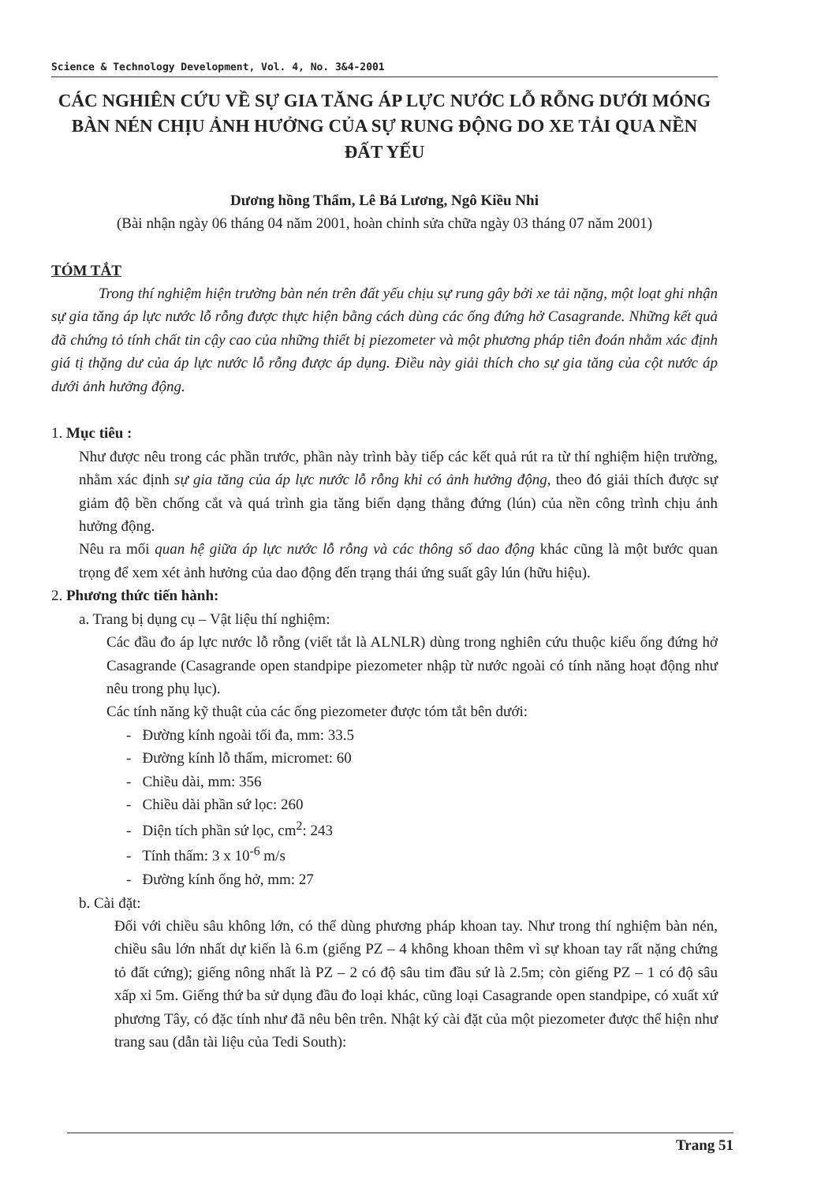Science & Technology Development, Vol. 4, No. 3&4-2001
CÁC NGHIÊN CỨU VỀ SỰ GIA TĂNG ÁP LỰC NƯỚC LỖ RỖNG DƯỚI MÓNG BÀN NÉN CHỊU ẢNH HƯỞNG CỦA SỰ RUNG ĐỘNG DO XE TẢI QUA NỀN ĐẤT YẾU
Dương hồng Thẩm, Lê Bá Lương, Ngô Kiều Nhi
(Bài nhận ngày 06 tháng 04 năm 2001, hoàn chỉnh sửa chữa ngày 03 tháng 07 năm 2001)
TÓM TẮT
Trong thí nghiệm hiện trường bàn nén trên đất yếu chịu sự rung gây bởi xe tải nặng, một loạt ghi nhận sự gia tăng áp lực nước lỗ rỗng được thực hiện bằng cách dùng các ống đứng hở Casagrande. Những kết quả đã chứng tỏ tính chất tin cậy cao của những thiết bị piezometer và một phương pháp tiên đoán nhằm xác định giá tị thặng dư của áp lực nước lỗ rỗng được áp dụng. Điều này giải thích cho sự gia tăng của cột nước áp dưới ảnh hưởng động.
1. Mục tiêu :
Như được nêu trong các phần trước, phần này trình bày tiếp các kết quả rút ra từ thí nghiệm hiện trường, nhằm xác định sự gia tăng của áp lực nước lỗ rỗng khi có ảnh hưởng động, theo đó giải thích được sự giảm độ bền chống cắt và quá trình gia tăng biến dạng thẳng đứng (lún) của nền công trình chịu ảnh hưởng động.
Nêu ra mối quan hệ giữa áp lực nước lỗ rỗng và các thông số dao động khác cũng là một bước quan trọng để xem xét ảnh hưởng của dao động đến trạng thái ứng suất gây lún (hữu hiệu).
2. Phương thức tiến hành:
a. Trang bị dụng cụ – Vật liệu thí nghiệm:
Các đầu đo áp lực nước lỗ rỗng (viết tắt là ALNLR) dùng trong nghiên cứu thuộc kiểu ống đứng hở Casagrande (Casagrande open standpipe piezometer nhập từ nước ngoài có tính năng hoạt động như nêu trong phụ lục).
Các tính năng kỹ thuật của các ống piezometer được tóm tắt bên dưới:
- Đường kính ngoài tối đa, mm: 33.5
- Đường kính lỗ thấm, micromet: 60
- Chiều dài, mm: 356
- Chiều dài phần sứ lọc: 260
- Diện tích phần sứ lọc, cm<sup>2</sup>: 243
- Tính thấm: 3 x 10<sup>-6</sup> m/s
- Đường kính ống hở, mm: 27
b. Cài đặt:
Đối với chiều sâu không lớn, có thể dùng phương pháp khoan tay. Như trong thí nghiệm bàn nén, chiều sâu lớn nhất dự kiến là 6.m (giếng PZ – 4 không khoan thêm vì sự khoan tay rất nặng chứng tỏ đất cứng); giếng nông nhất là PZ – 2 có độ sâu tim đầu sứ là 2.5m; còn giếng PZ – 1 có độ sâu xấp xỉ 5m. Giếng thứ ba sử dụng đầu đo loại khác, cũng loại Casagrande open standpipe, có xuất xứ phương Tây, có đặc tính như đã nêu bên trên. Nhật ký cài đặt của một piezometer được thể hiện như trang sau (dẫn tài liệu của Tedi South):
Trang 51